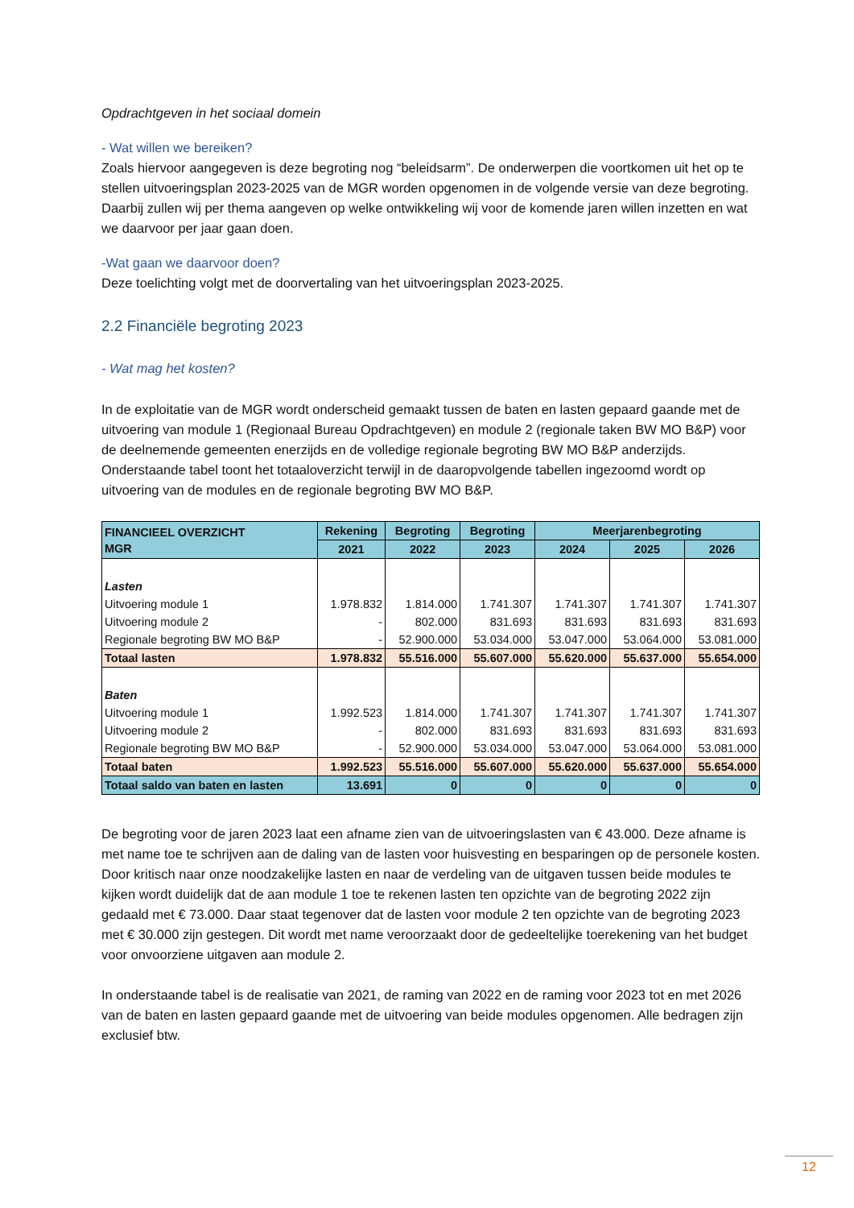Opdrachtgeven in het sociaal domein
- Wat willen we bereiken?
Zoals hiervoor aangegeven is deze begroting nog “beleidsarm”. De onderwerpen die voortkomen uit het op te stellen uitvoeringsplan 2023-2025 van de MGR worden opgenomen in de volgende versie van deze begroting. Daarbij zullen wij per thema aangeven op welke ontwikkeling wij voor de komende jaren willen inzetten en wat we daarvoor per jaar gaan doen.
-Wat gaan we daarvoor doen?
Deze toelichting volgt met de doorvertaling van het uitvoeringsplan 2023-2025.
2.2 Financiële begroting 2023
- Wat mag het kosten?
In de exploitatie van de MGR wordt onderscheid gemaakt tussen de baten en lasten gepaard gaande met de uitvoering van module 1 (Regionaal Bureau Opdrachtgeven) en module 2 (regionale taken BW MO B&P) voor de deelnemende gemeenten enerzijds en de volledige regionale begroting BW MO B&P anderzijds. Onderstaande tabel toont het totaaloverzicht terwijl in de daaropvolgende tabellen ingezoomd wordt op uitvoering van de modules en de regionale begroting BW MO B&P.
| FINANCIEEL OVERZICHT MGR | Rekening | Begroting | Begroting | Meerjarenbegroting | | |
| --- | --- | --- | --- | --- | --- | --- |
| | 2021 | 2022 | 2023 | 2024 | 2025 | 2026 |
| Lasten | | | | | | |
| Uitvoering module 1 | 1.978.832 | 1.814.000 | 1.741.307 | 1.741.307 | 1.741.307 | 1.741.307 |
| Uitvoering module 2 | - | 802.000 | 831.693 | 831.693 | 831.693 | 831.693 |
| Regionale begroting BW MO B&P | - | 52.900.000 | 53.034.000 | 53.047.000 | 53.064.000 | 53.081.000 |
| Totaal lasten | 1.978.832 | 55.516.000 | 55.607.000 | 55.620.000 | 55.637.000 | 55.654.000 |
| Baten | | | | | | |
| Uitvoering module 1 | 1.992.523 | 1.814.000 | 1.741.307 | 1.741.307 | 1.741.307 | 1.741.307 |
| Uitvoering module 2 | - | 802.000 | 831.693 | 831.693 | 831.693 | 831.693 |
| Regionale begroting BW MO B&P | - | 52.900.000 | 53.034.000 | 53.047.000 | 53.064.000 | 53.081.000 |
| Totaal baten | 1.992.523 | 55.516.000 | 55.607.000 | 55.620.000 | 55.637.000 | 55.654.000 |
| Totaal saldo van baten en lasten | 13.691 | 0 | 0 | 0 | 0 | 0 |
De begroting voor de jaren 2023 laat een afname zien van de uitvoeringslasten van € 43.000. Deze afname is met name toe te schrijven aan de daling van de lasten voor huisvesting en besparingen op de personele kosten. Door kritisch naar onze noodzakelijke lasten en naar de verdeling van de uitgaven tussen beide modules te kijken wordt duidelijk dat de aan module 1 toe te rekenen lasten ten opzichte van de begroting 2022 zijn gedaald met € 73.000. Daar staat tegenover dat de lasten voor module 2 ten opzichte van de begroting 2023 met € 30.000 zijn gestegen. Dit wordt met name veroorzaakt door de gedeeltelijke toerekening van het budget voor onvoorziene uitgaven aan module 2.
In onderstaande tabel is de realisatie van 2021, de raming van 2022 en de raming voor 2023 tot en met 2026 van de baten en lasten gepaard gaande met de uitvoering van beide modules opgenomen. Alle bedragen zijn exclusief btw.
12